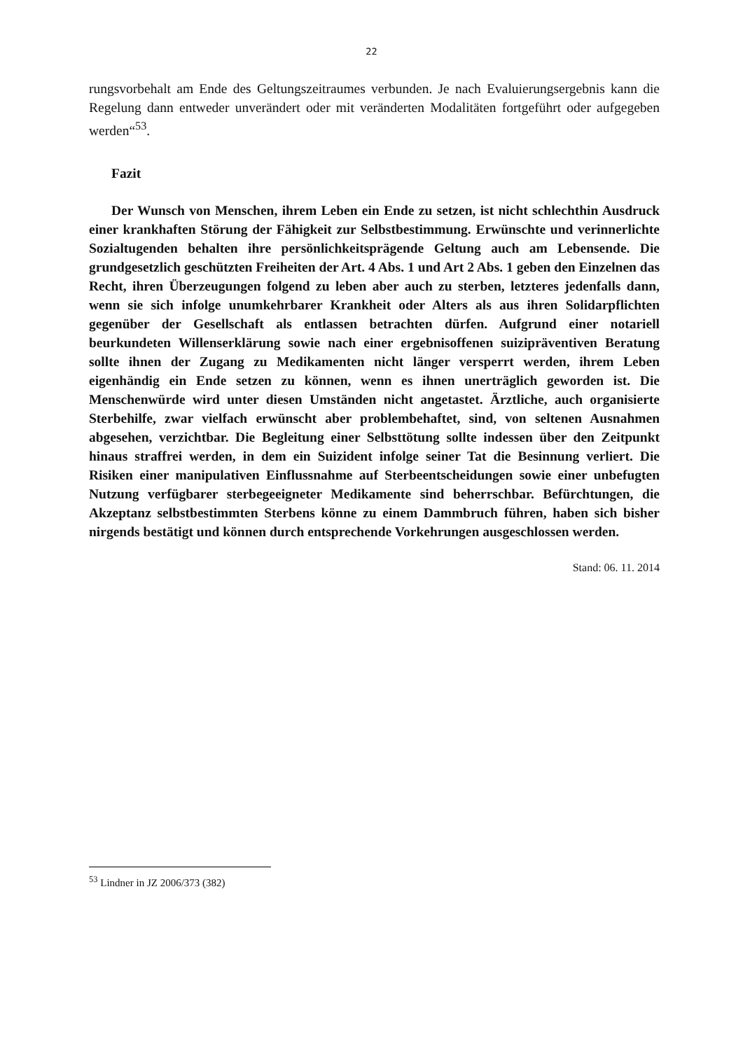22
rungsvorbehalt am Ende des Geltungszeitraumes verbunden. Je nach Evaluierungsergebnis kann die Regelung dann entweder unverändert oder mit veränderten Modalitäten fortgeführt oder aufgegeben werden“<sup>53</sup>.
Fazit
Der Wunsch von Menschen, ihrem Leben ein Ende zu setzen, ist nicht schlechthin Ausdruck einer krankhaften Störung der Fähigkeit zur Selbstbestimmung. Erwünschte und verinnerlichte Sozialtugenden behalten ihre persönlichkeitsprägende Geltung auch am Lebensende. Die grundgesetzlich geschützten Freiheiten der Art. 4 Abs. 1 und Art 2 Abs. 1 geben den Einzelnen das Recht, ihren Überzeugungen folgend zu leben aber auch zu sterben, letzteres jedenfalls dann, wenn sie sich infolge unumkehrbarer Krankheit oder Alters als aus ihren Solidarpflichten gegenüber der Gesellschaft als entlassen betrachten dürfen. Aufgrund einer notariell beurkundeten Willenserklärung sowie nach einer ergebnisoffenen suizipräventiven Beratung sollte ihnen der Zugang zu Medikamenten nicht länger versperrt werden, ihrem Leben eigenhändig ein Ende setzen zu können, wenn es ihnen unerträglich geworden ist. Die Menschenwürde wird unter diesen Umständen nicht angetastet. Ärztliche, auch organisierte Sterbehilfe, zwar vielfach erwünscht aber problembehaftet, sind, von seltenen Ausnahmen abgesehen, verzichtbar. Die Begleitung einer Selbsttötung sollte indessen über den Zeitpunkt hinaus straffrei werden, in dem ein Suizident infolge seiner Tat die Besinnung verliert. Die Risiken einer manipulativen Einflussnahme auf Sterbeentscheidungen sowie einer unbefugten Nutzung verfügbarer sterbegeeigneter Medikamente sind beherrschbar. Befürchtungen, die Akzeptanz selbstbestimmten Sterbens könne zu einem Dammbruch führen, haben sich bisher nirgends bestätigt und können durch entsprechende Vorkehrungen ausgeschlossen werden.
Stand: 06. 11. 2014
<sup>53</sup> Lindner in JZ 2006/373 (382)